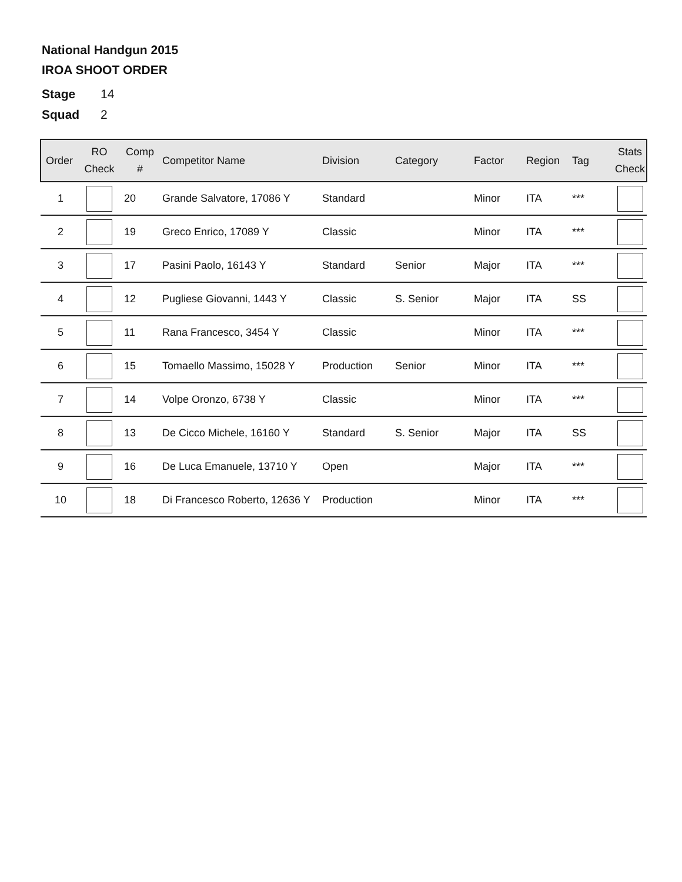National Handgun 2015
IROA SHOOT ORDER
Stage 14
Squad 2
| Order | RO Check | Comp # | Competitor Name | Division | Category | Factor | Region | Tag | Stats Check |
| --- | --- | --- | --- | --- | --- | --- | --- | --- | --- |
| 1 | | 20 | Grande Salvatore, 17086 Y | Standard | | Minor | ITA | *** | |
| 2 | | 19 | Greco Enrico, 17089 Y | Classic | | Minor | ITA | *** | |
| 3 | | 17 | Pasini Paolo, 16143 Y | Standard | Senior | Major | ITA | *** | |
| 4 | | 12 | Pugliese Giovanni, 1443 Y | Classic | S. Senior | Major | ITA | SS | |
| 5 | | 11 | Rana Francesco, 3454 Y | Classic | | Minor | ITA | *** | |
| 6 | | 15 | Tomaello Massimo, 15028 Y | Production | Senior | Minor | ITA | *** | |
| 7 | | 14 | Volpe Oronzo, 6738 Y | Classic | | Minor | ITA | *** | |
| 8 | | 13 | De Cicco Michele, 16160 Y | Standard | S. Senior | Major | ITA | SS | |
| 9 | | 16 | De Luca Emanuele, 13710 Y | Open | | Major | ITA | *** | |
| 10 | | 18 | Di Francesco Roberto, 12636 Y | Production | | Minor | ITA | *** | |